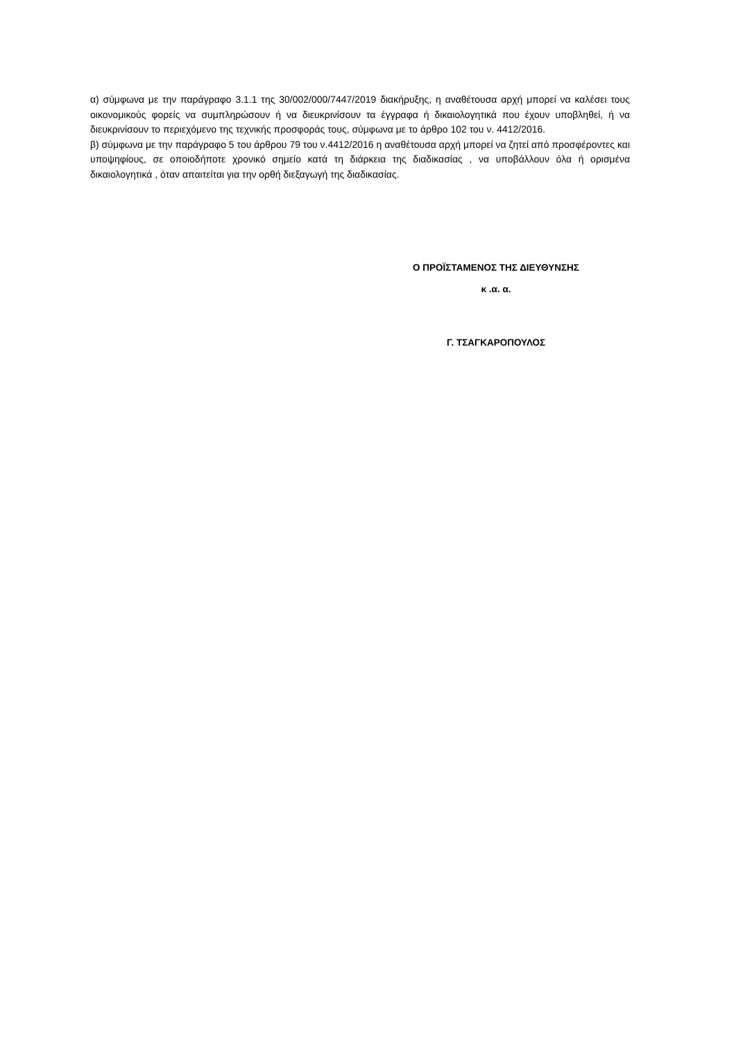α) σύμφωνα με την παράγραφο 3.1.1 της 30/002/000/7447/2019 διακήρυξης, η αναθέτουσα αρχή μπορεί να καλέσει τους οικονομικούς φορείς να συμπληρώσουν ή να διευκρινίσουν τα έγγραφα ή δικαιολογητικά που έχουν υποβληθεί, ή να διευκρινίσουν το περιεχόμενο της τεχνικής προσφοράς τους, σύμφωνα με το άρθρο 102 του ν. 4412/2016.
β) σύμφωνα με την παράγραφο 5 του άρθρου 79 του ν.4412/2016 η αναθέτουσα αρχή μπορεί να ζητεί από προσφέροντες και υποψηφίους, σε οποιοδήποτε χρονικό σημείο κατά τη διάρκεια της διαδικασίας , να υποβάλλουν όλα ή ορισμένα δικαιολογητικά , όταν απαιτείται για την ορθή διεξαγωγή της διαδικασίας.
Ο ΠΡΟΪΣΤΑΜΕΝΟΣ ΤΗΣ ΔΙΕΥΘΥΝΣΗΣ
κ .α. α.
Γ. ΤΣΑΓΚΑΡΟΠΟΥΛΟΣ